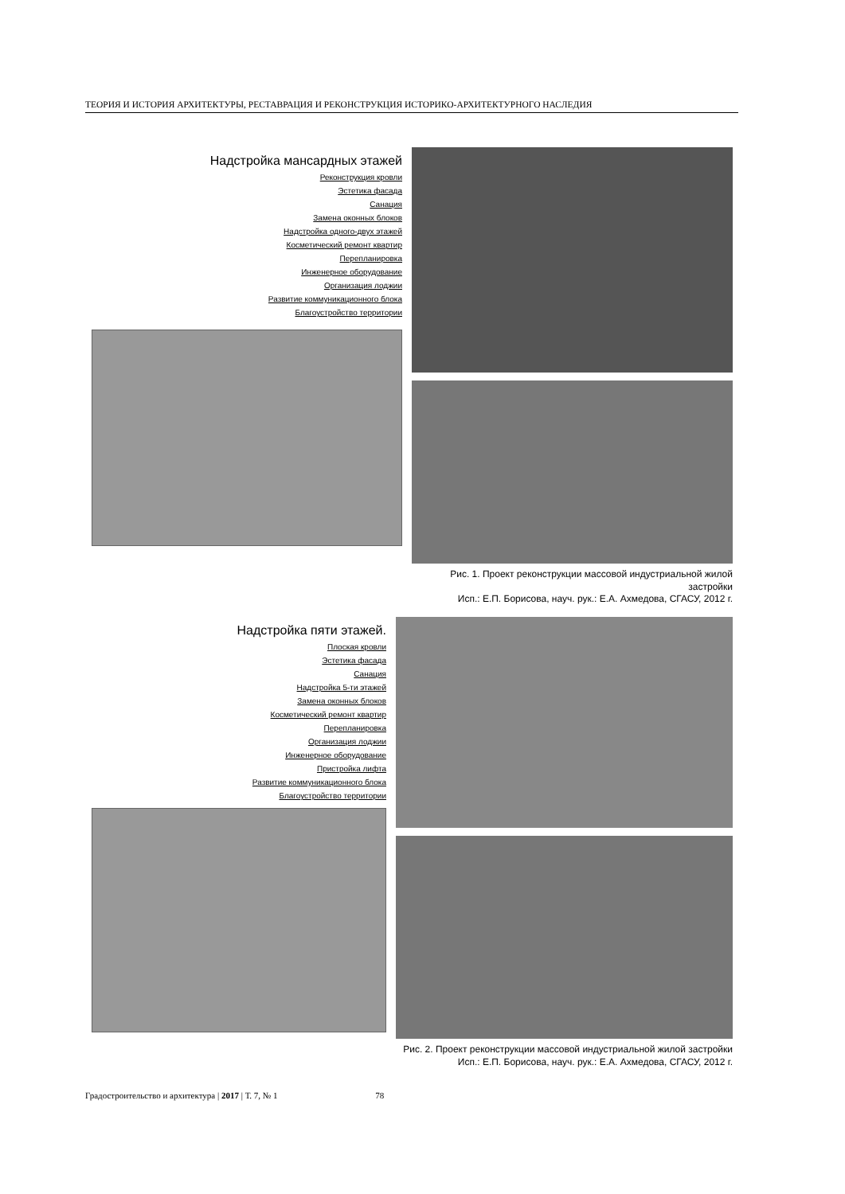ТЕОРИЯ И ИСТОРИЯ АРХИТЕКТУРЫ, РЕСТАВРАЦИЯ И РЕКОНСТРУКЦИЯ ИСТОРИКО-АРХИТЕКТУРНОГО НАСЛЕДИЯ
Надстройка мансардных этажей
Реконструкция кровли
Эстетика фасада
Санация
Замена оконных блоков
Надстройка одного-двух этажей
Косметический ремонт квартир
Перепланировка
Инженерное оборудование
Организация лоджии
Развитие коммуникационного блока
Благоустройство территории
Рис. 1. Проект реконструкции массовой индустриальной жилой застройки
Исп.: Е.П. Борисова, науч. рук.: Е.А. Ахмедова, СГАСУ, 2012 г.
Надстройка пяти этажей.
Плоская кровли
Эстетика фасада
Санация
Надстройка 5-ти этажей
Замена оконных блоков
Косметический ремонт квартир
Перепланировка
Организация лоджии
Инженерное оборудование
Пристройка лифта
Развитие коммуникационного блока
Благоустройство территории
Рис. 2. Проект реконструкции массовой индустриальной жилой застройки
Исп.: Е.П. Борисова, науч. рук.: Е.А. Ахмедова, СГАСУ, 2012 г.
Градостроительство и архитектура | 2017 | Т. 7, № 1 78